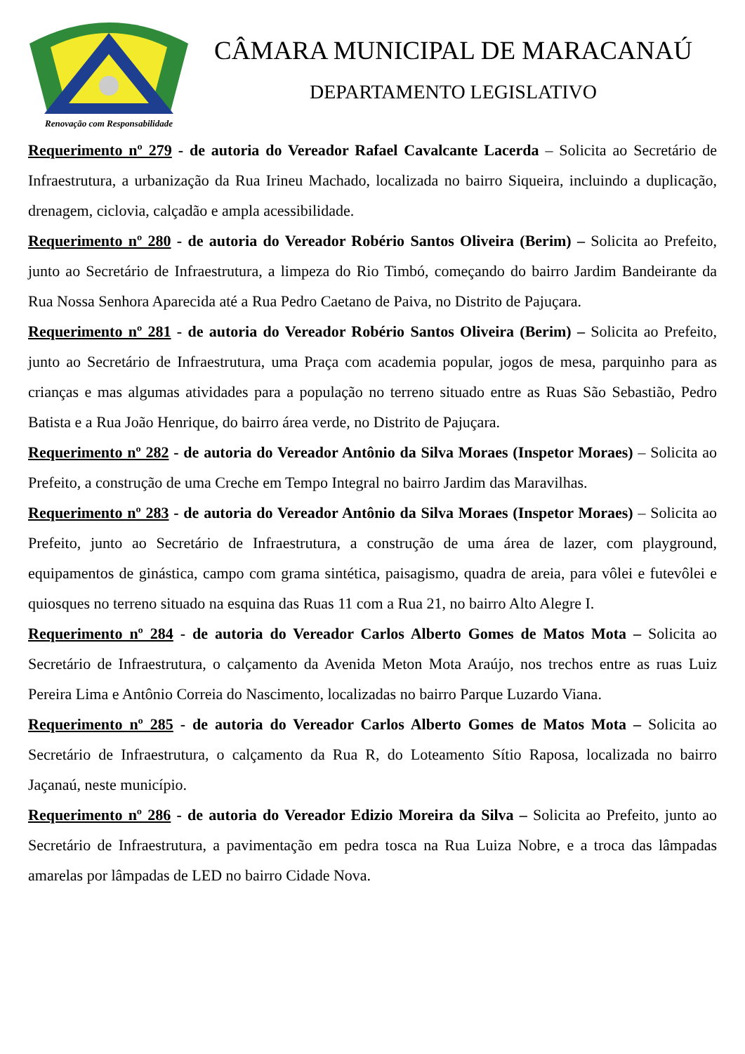Renovação com Responsabilidade
CÂMARA MUNICIPAL DE MARACANAÚ
DEPARTAMENTO LEGISLATIVO
Requerimento nº 279 - de autoria do Vereador Rafael Cavalcante Lacerda – Solicita ao Secretário de Infraestrutura, a urbanização da Rua Irineu Machado, localizada no bairro Siqueira, incluindo a duplicação, drenagem, ciclovia, calçadão e ampla acessibilidade.
Requerimento nº 280 - de autoria do Vereador Robério Santos Oliveira (Berim) – Solicita ao Prefeito, junto ao Secretário de Infraestrutura, a limpeza do Rio Timbó, começando do bairro Jardim Bandeirante da Rua Nossa Senhora Aparecida até a Rua Pedro Caetano de Paiva, no Distrito de Pajuçara.
Requerimento nº 281 - de autoria do Vereador Robério Santos Oliveira (Berim) – Solicita ao Prefeito, junto ao Secretário de Infraestrutura, uma Praça com academia popular, jogos de mesa, parquinho para as crianças e mas algumas atividades para a população no terreno situado entre as Ruas São Sebastião, Pedro Batista e a Rua João Henrique, do bairro área verde, no Distrito de Pajuçara.
Requerimento nº 282 - de autoria do Vereador Antônio da Silva Moraes (Inspetor Moraes) – Solicita ao Prefeito, a construção de uma Creche em Tempo Integral no bairro Jardim das Maravilhas.
Requerimento nº 283 - de autoria do Vereador Antônio da Silva Moraes (Inspetor Moraes) – Solicita ao Prefeito, junto ao Secretário de Infraestrutura, a construção de uma área de lazer, com playground, equipamentos de ginástica, campo com grama sintética, paisagismo, quadra de areia, para vôlei e futevôlei e quiosques no terreno situado na esquina das Ruas 11 com a Rua 21, no bairro Alto Alegre I.
Requerimento nº 284 - de autoria do Vereador Carlos Alberto Gomes de Matos Mota – Solicita ao Secretário de Infraestrutura, o calçamento da Avenida Meton Mota Araújo, nos trechos entre as ruas Luiz Pereira Lima e Antônio Correia do Nascimento, localizadas no bairro Parque Luzardo Viana.
Requerimento nº 285 - de autoria do Vereador Carlos Alberto Gomes de Matos Mota – Solicita ao Secretário de Infraestrutura, o calçamento da Rua R, do Loteamento Sítio Raposa, localizada no bairro Jaçanaú, neste município.
Requerimento nº 286 - de autoria do Vereador Edizio Moreira da Silva – Solicita ao Prefeito, junto ao Secretário de Infraestrutura, a pavimentação em pedra tosca na Rua Luiza Nobre, e a troca das lâmpadas amarelas por lâmpadas de LED no bairro Cidade Nova.